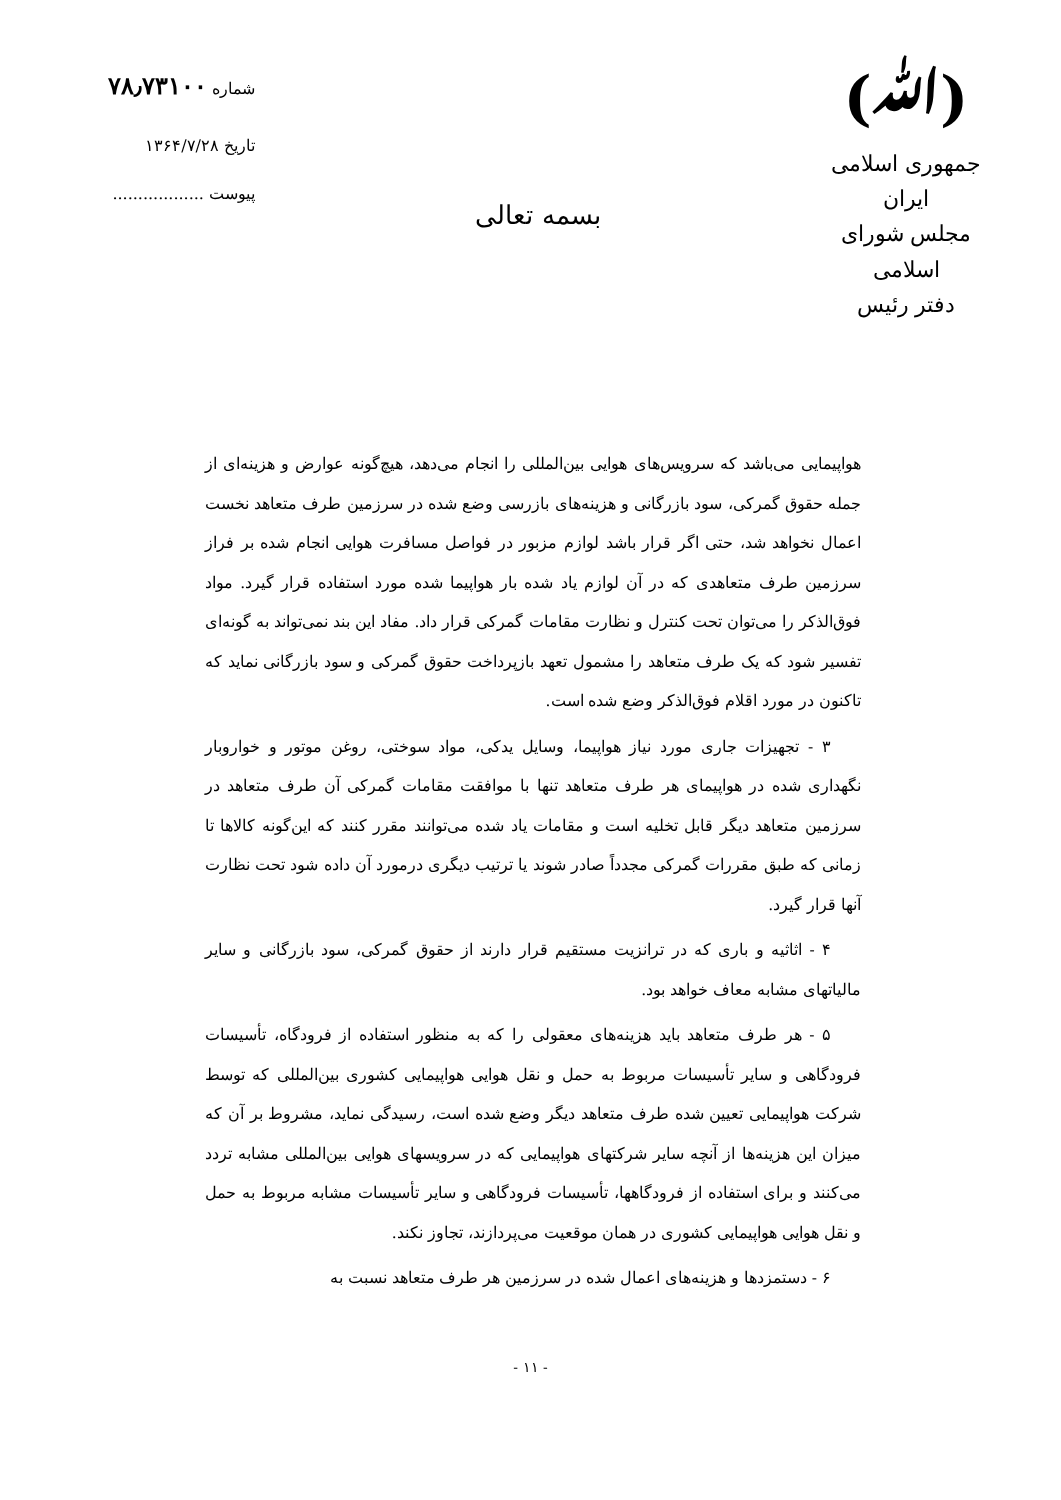(ﷲ)
جمهوری اسلامی ایران
مجلس شورای اسلامی
دفتر رئیس
بسمه تعالی
شماره ۷۸٫۷۳۱۰۰
تاریخ ۱۳۶۴/۷/۲۸
پیوست ..................
هواپیمایی می‌باشد که سرویس‌های هوایی بین‌المللی را انجام می‌دهد، هیچ‌گونه عوارض و هزینه‌ای از جمله حقوق گمرکی، سود بازرگانی و هزینه‌های بازرسی وضع شده در سرزمین طرف متعاهد نخست اعمال نخواهد شد، حتی اگر قرار باشد لوازم مزبور در فواصل مسافرت هوایی انجام شده بر فراز سرزمین طرف متعاهدی که در آن لوازم یاد شده بار هواپیما شده مورد استفاده قرار گیرد. مواد فوق‌الذکر را می‌توان تحت کنترل و نظارت مقامات گمرکی قرار داد. مفاد این بند نمی‌تواند به گونه‌ای تفسیر شود که یک طرف متعاهد را مشمول تعهد بازپرداخت حقوق گمرکی و سود بازرگانی نماید که تاکنون در مورد اقلام فوق‌الذکر وضع شده است.
۳ - تجهیزات جاری مورد نیاز هواپیما، وسایل یدکی، مواد سوختی، روغن موتور و خواروبار نگهداری شده در هواپیمای هر طرف متعاهد تنها با موافقت مقامات گمرکی آن طرف متعاهد در سرزمین متعاهد دیگر قابل تخلیه است و مقامات یاد شده می‌توانند مقرر کنند که این‌گونه کالاها تا زمانی که طبق مقررات گمرکی مجدداً صادر شوند یا ترتیب دیگری درمورد آن داده شود تحت نظارت آنها قرار گیرد.
۴ - اثاثیه و باری که در ترانزیت مستقیم قرار دارند از حقوق گمرکی، سود بازرگانی و سایر مالیاتهای مشابه معاف خواهد بود.
۵ - هر طرف متعاهد باید هزینه‌های معقولی را که به منظور استفاده از فرودگاه، تأسیسات فرودگاهی و سایر تأسیسات مربوط به حمل و نقل هوایی هواپیمایی کشوری بین‌المللی که توسط شرکت هواپیمایی تعیین شده طرف متعاهد دیگر وضع شده است، رسیدگی نماید، مشروط بر آن که میزان این هزینه‌ها از آنچه سایر شرکتهای هواپیمایی که در سرویسهای هوایی بین‌المللی مشابه تردد می‌کنند و برای استفاده از فرودگاهها، تأسیسات فرودگاهی و سایر تأسیسات مشابه مربوط به حمل و نقل هوایی هواپیمایی کشوری در همان موقعیت می‌پردازند، تجاوز نکند.
۶ - دستمزدها و هزینه‌های اعمال شده در سرزمین هر طرف متعاهد نسبت به
- ۱۱ -